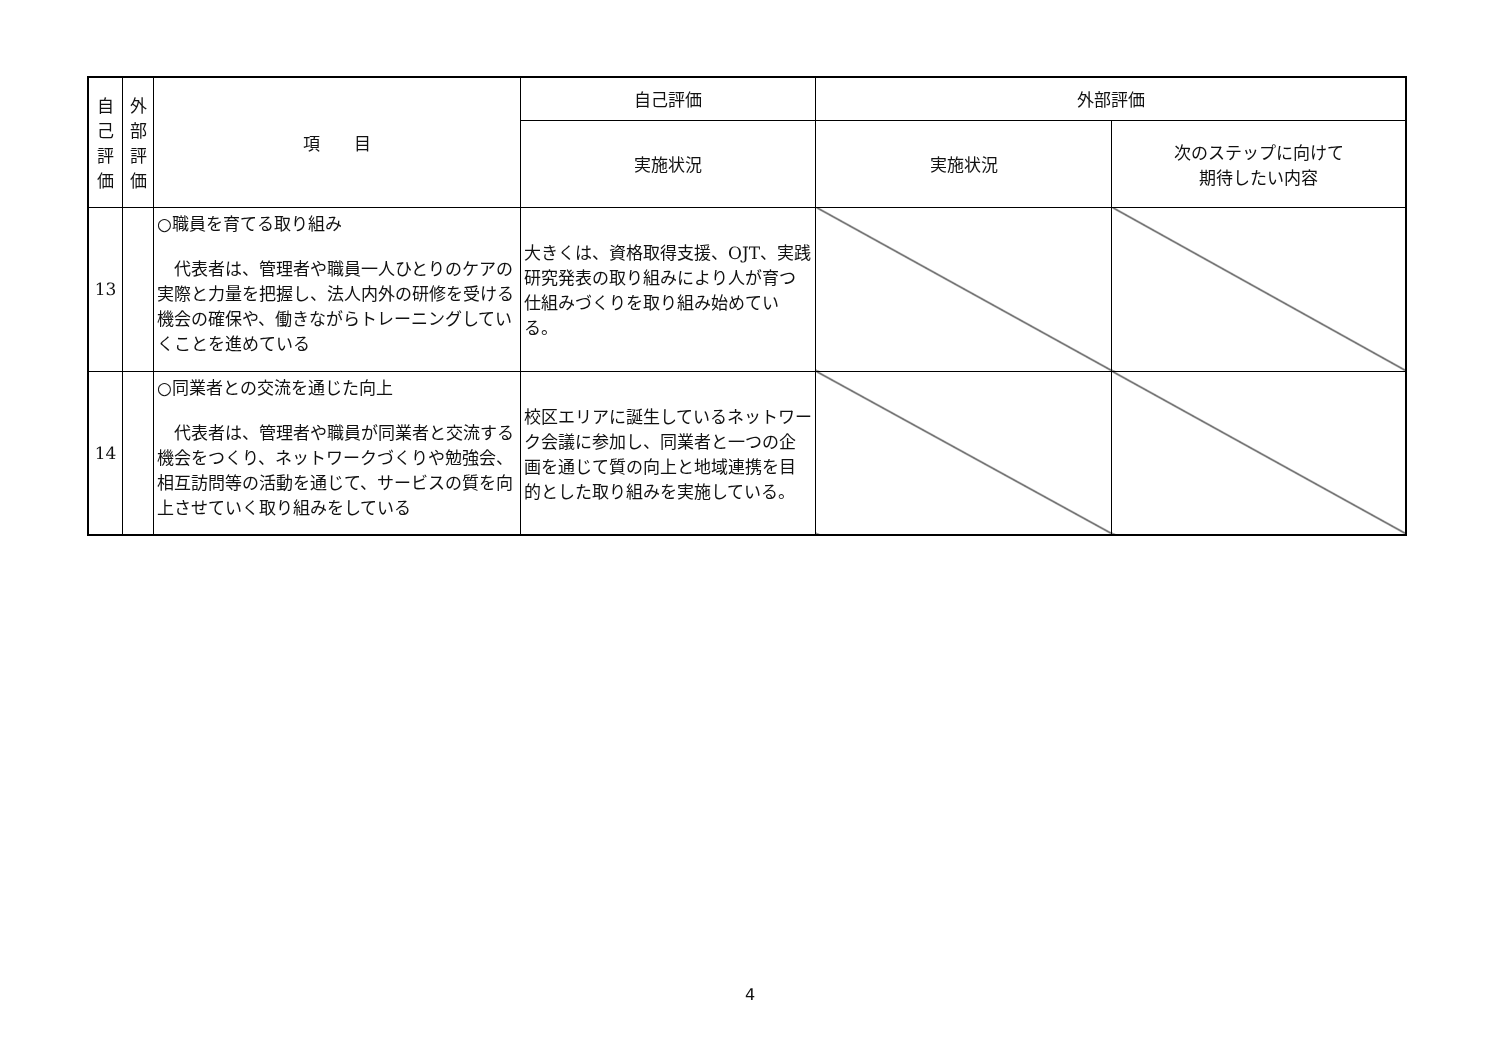| 自 己 評 価 | 外 部 評 価 | 項 目 | 自己評価 | 外部評価 | |
| --- | --- | --- | --- | --- | --- |
| | | | 実施状況 | 実施状況 | 次のステップに向けて 期待したい内容 |
| 13 | | ○職員を育てる取り組み 代表者は、管理者や職員一人ひとりのケアの実際と力量を把握し、法人内外の研修を受ける機会の確保や、働きながらトレーニングしていくことを進めている | 大きくは、資格取得支援、OJT、実践研究発表の取り組みにより人が育つ仕組みづくりを取り組み始めている。 | | |
| 14 | | ○同業者との交流を通じた向上 代表者は、管理者や職員が同業者と交流する機会をつくり、ネットワークづくりや勉強会、相互訪問等の活動を通じて、サービスの質を向上させていく取り組みをしている | 校区エリアに誕生しているネットワーク会議に参加し、同業者と一つの企画を通じて質の向上と地域連携を目的とした取り組みを実施している。 | | |
4